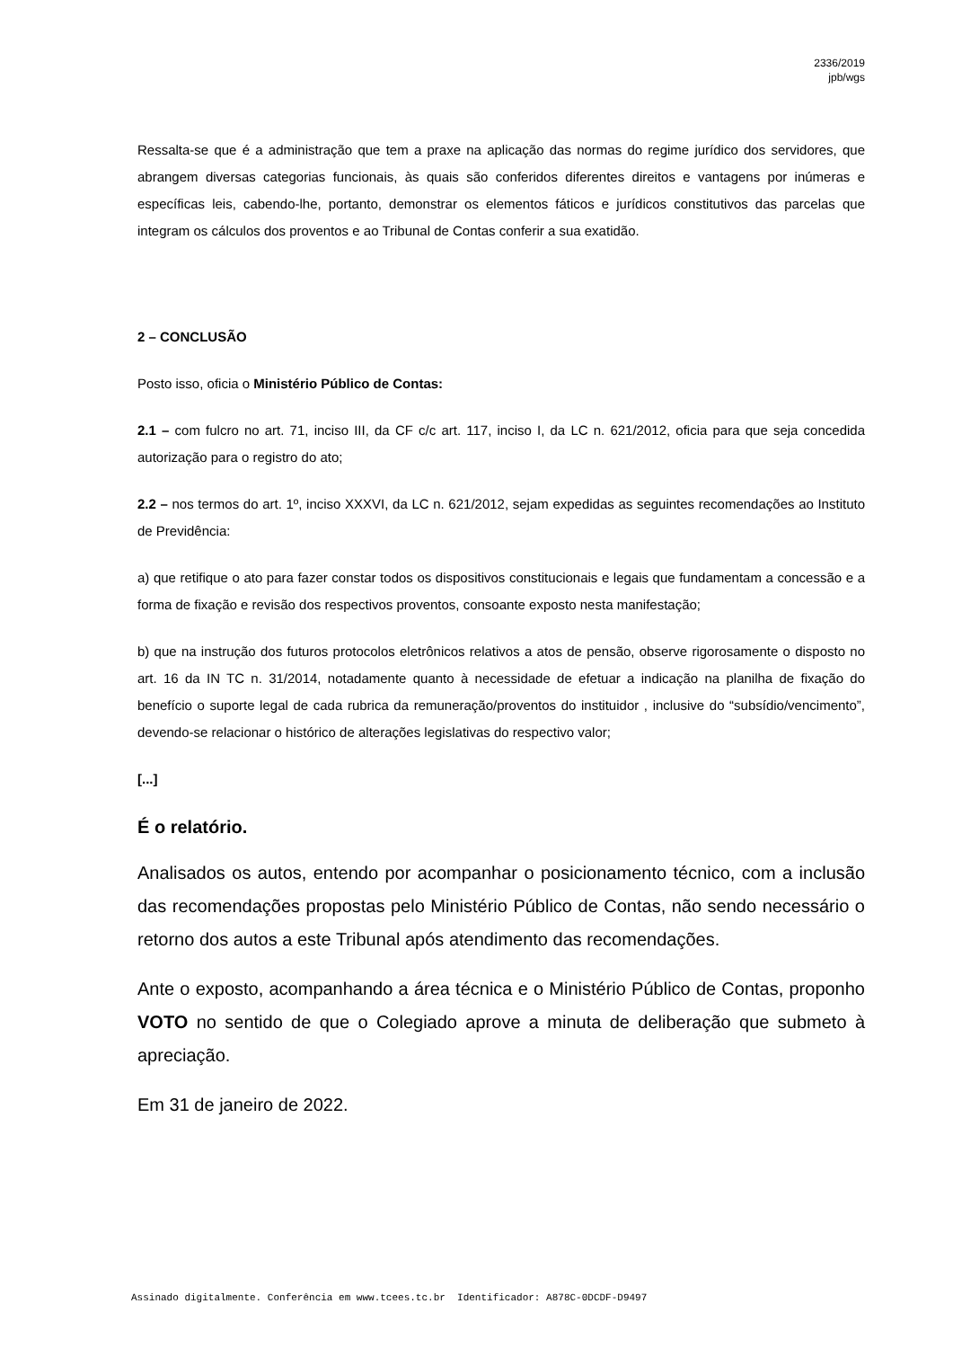2336/2019
jpb/wgs
Ressalta-se que é a administração que tem a praxe na aplicação das normas do regime jurídico dos servidores, que abrangem diversas categorias funcionais, às quais são conferidos diferentes direitos e vantagens por inúmeras e específicas leis, cabendo-lhe, portanto, demonstrar os elementos fáticos e jurídicos constitutivos das parcelas que integram os cálculos dos proventos e ao Tribunal de Contas conferir a sua exatidão.
2 – CONCLUSÃO
Posto isso, oficia o Ministério Público de Contas:
2.1 – com fulcro no art. 71, inciso III, da CF c/c art. 117, inciso I, da LC n. 621/2012, oficia para que seja concedida autorização para o registro do ato;
2.2 – nos termos do art. 1º, inciso XXXVI, da LC n. 621/2012, sejam expedidas as seguintes recomendações ao Instituto de Previdência:
a) que retifique o ato para fazer constar todos os dispositivos constitucionais e legais que fundamentam a concessão e a forma de fixação e revisão dos respectivos proventos, consoante exposto nesta manifestação;
b) que na instrução dos futuros protocolos eletrônicos relativos a atos de pensão, observe rigorosamente o disposto no art. 16 da IN TC n. 31/2014, notadamente quanto à necessidade de efetuar a indicação na planilha de fixação do benefício o suporte legal de cada rubrica da remuneração/proventos do instituidor , inclusive do “subsídio/vencimento”, devendo-se relacionar o histórico de alterações legislativas do respectivo valor;
[...]
É o relatório.
Analisados os autos, entendo por acompanhar o posicionamento técnico, com a inclusão das recomendações propostas pelo Ministério Público de Contas, não sendo necessário o retorno dos autos a este Tribunal após atendimento das recomendações.
Ante o exposto, acompanhando a área técnica e o Ministério Público de Contas, proponho VOTO no sentido de que o Colegiado aprove a minuta de deliberação que submeto à apreciação.
Em 31 de janeiro de 2022.
Assinado digitalmente. Conferência em www.tcees.tc.br Identificador: A878C-0DCDF-D9497